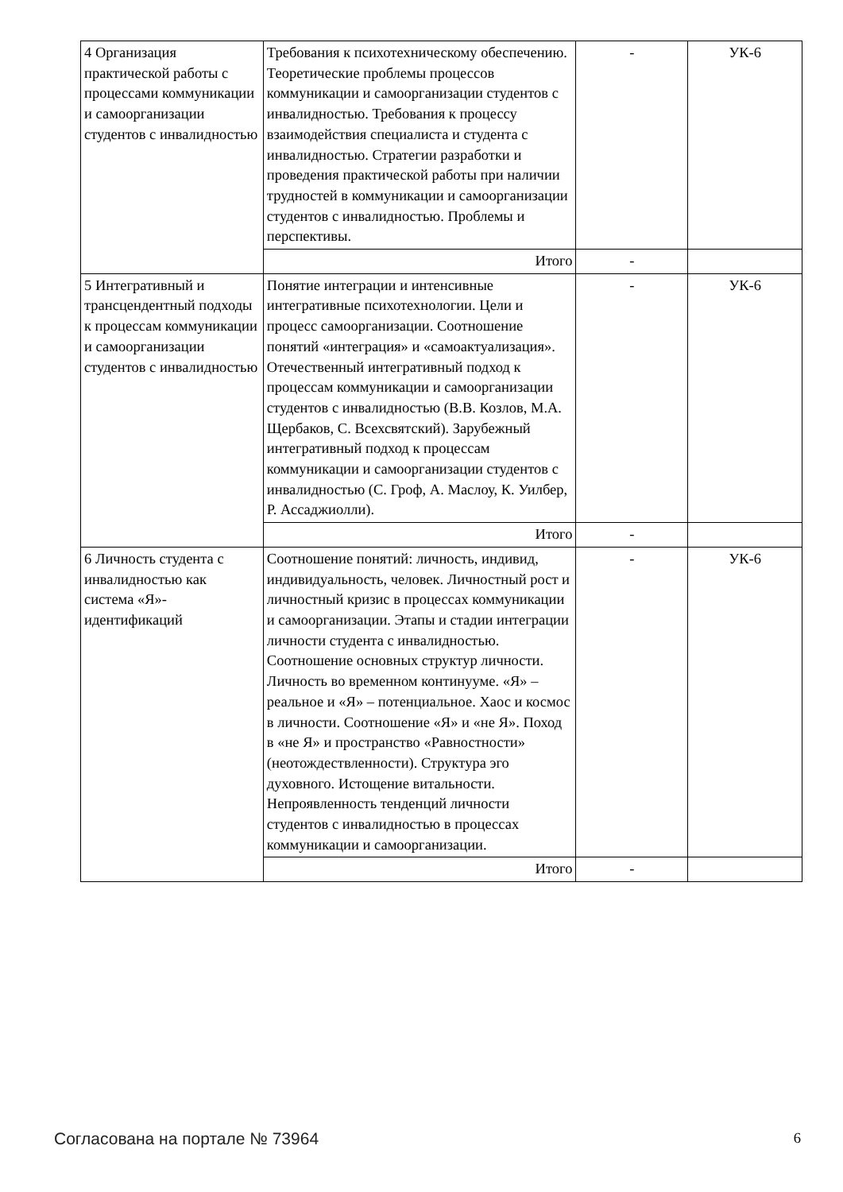| 4 Организация практической работы с процессами коммуникации и самоорганизации студентов с инвалидностью | Требования к психотехническому обеспечению. Теоретические проблемы процессов коммуникации и самоорганизации студентов с инвалидностью. Требования к процессу взаимодействия специалиста и студента с инвалидностью. Стратегии разработки и проведения практической работы при наличии трудностей в коммуникации и самоорганизации студентов с инвалидностью. Проблемы и перспективы. | - | УК-6 |
| | Итого | - | |
| 5 Интегративный и трансцендентный подходы к процессам коммуникации и самоорганизации студентов с инвалидностью | Понятие интеграции и интенсивные интегративные психотехнологии. Цели и процесс самоорганизации. Соотношение понятий «интеграция» и «самоактуализация». Отечественный интегративный подход к процессам коммуникации и самоорганизации студентов с инвалидностью (В.В. Козлов, М.А. Щербаков, С. Всехсвятский). Зарубежный интегративный подход к процессам коммуникации и самоорганизации студентов с инвалидностью (С. Гроф, А. Маслоу, К. Уилбер, Р. Ассаджиолли). | - | УК-6 |
| | Итого | - | |
| 6 Личность студента с инвалидностью как система «Я»-идентификаций | Соотношение понятий: личность, индивид, индивидуальность, человек. Личностный рост и личностный кризис в процессах коммуникации и самоорганизации. Этапы и стадии интеграции личности студента с инвалидностью. Соотношение основных структур личности. Личность во временном континууме. «Я» – реальное и «Я» – потенциальное. Хаос и космос в личности. Соотношение «Я» и «не Я». Поход в «не Я» и пространство «Равностности» (неотождествленности). Структура эго духовного. Истощение витальности. Непроявленность тенденций личности студентов с инвалидностью в процессах коммуникации и самоорганизации. | - | УК-6 |
| | Итого | - | |
Согласована на портале № 73964 6